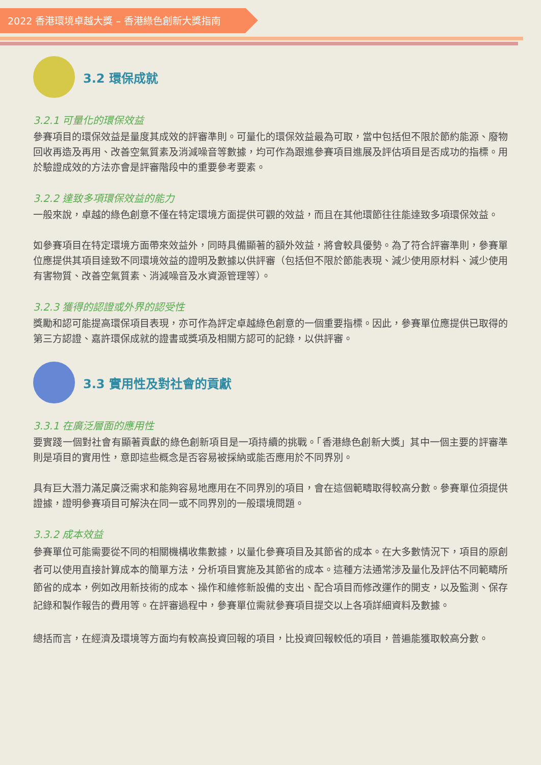2022 香港環境卓越大獎 – 香港綠色創新大獎指南
3.2 環保成就
3.2.1 可量化的環保效益
參賽項目的環保效益是量度其成效的評審準則。可量化的環保效益最為可取，當中包括但不限於節約能源、廢物回收再造及再用、改善空氣質素及消減噪音等數據，均可作為跟進參賽項目進展及評估項目是否成功的指標。用於驗證成效的方法亦會是評審階段中的重要參考要素。
3.2.2 達致多項環保效益的能力
一般來說，卓越的綠色創意不僅在特定環境方面提供可觀的效益，而且在其他環節往往能達致多項環保效益。
如參賽項目在特定環境方面帶來效益外，同時具備顯著的額外效益，將會較具優勢。為了符合評審準則，參賽單位應提供其項目達致不同環境效益的證明及數據以供評審（包括但不限於節能表現、減少使用原材料、減少使用有害物質、改善空氣質素、消減噪音及水資源管理等）。
3.2.3 獲得的認證或外界的認受性
獎勵和認可能提高環保項目表現，亦可作為評定卓越綠色創意的一個重要指標。因此，參賽單位應提供已取得的第三方認證、嘉許環保成就的證書或獎項及相關方認可的記錄，以供評審。
3.3 實用性及對社會的貢獻
3.3.1 在廣泛層面的應用性
要實踐一個對社會有顯著貢獻的綠色創新項目是一項持續的挑戰。「香港綠色創新大獎」其中一個主要的評審準則是項目的實用性，意即這些概念是否容易被採納或能否應用於不同界別。
具有巨大潛力滿足廣泛需求和能夠容易地應用在不同界別的項目，會在這個範疇取得較高分數。參賽單位須提供證據，證明參賽項目可解決在同一或不同界別的一般環境問題。
3.3.2 成本效益
參賽單位可能需要從不同的相關機構收集數據，以量化參賽項目及其節省的成本。在大多數情況下，項目的原創者可以使用直接計算成本的簡單方法，分析項目實施及其節省的成本。這種方法通常涉及量化及評估不同範疇所節省的成本，例如改用新技術的成本、操作和維修新設備的支出、配合項目而修改運作的開支，以及監測、保存記錄和製作報告的費用等。在評審過程中，參賽單位需就參賽項目提交以上各項詳細資料及數據。
總括而言，在經濟及環境等方面均有較高投資回報的項目，比投資回報較低的項目，普遍能獲取較高分數。